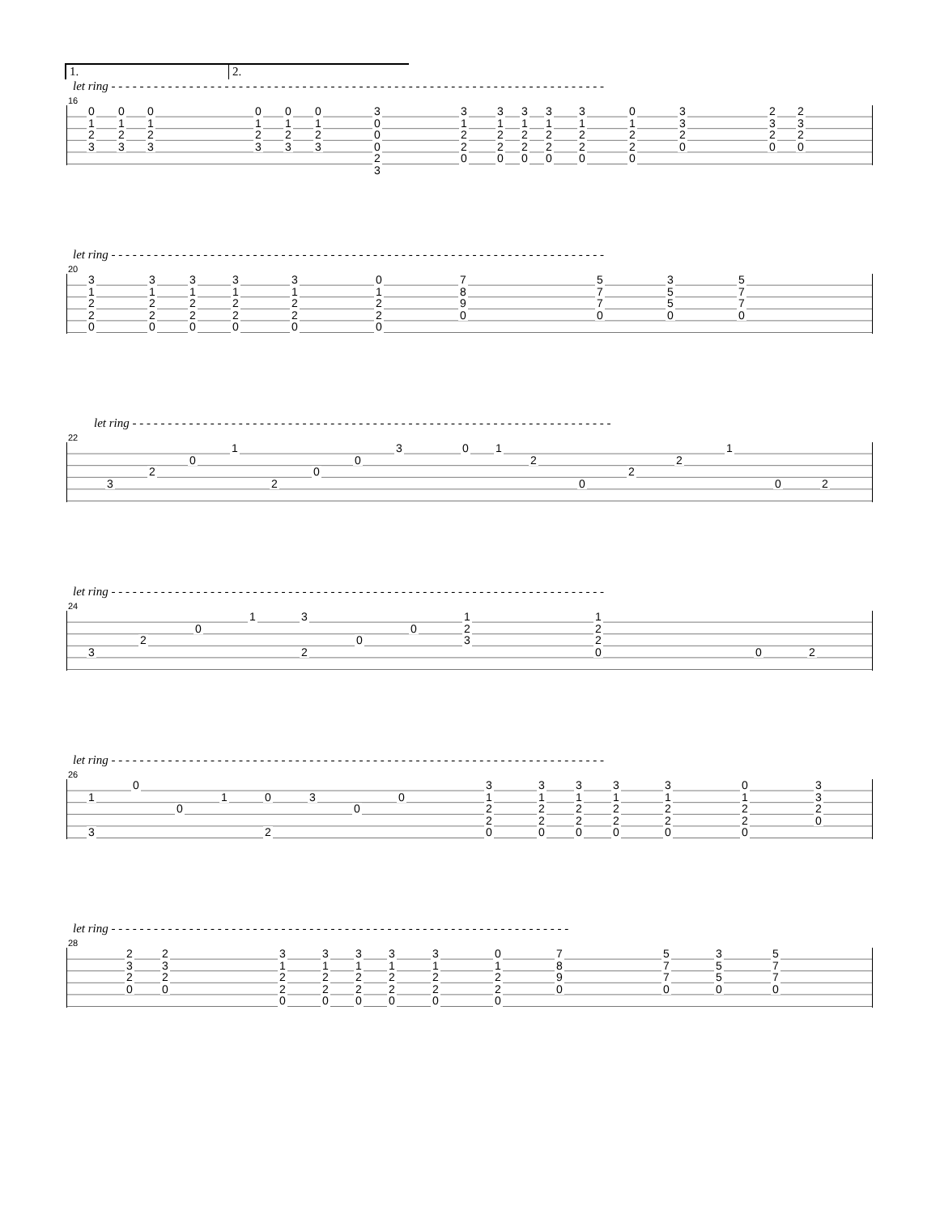1. 2.
let ring - - - - - - - - - - - - - - - - - - - - - - - - - - - - - - - - - - - - - - - - - - - - - - - - - - - - - - - - - - - - - - - - - - - - - -
16
0123
0123
0123
0123
0123
0123
300023
31220
31220
31220
31220
31220
01220
3320
2320
2320
let ring - - - - - - - - - - - - - - - - - - - - - - - - - - - - - - - - - - - - - - - - - - - - - - - - - - - - - - - - - - - - - - - - - - - - - -
20
31220
31220
31220
31220
31220
01220
7890
5770
3550
5770
let ring - - - - - - - - - - - - - - - - - - - - - - - - - - - - - - - - - - - - - - - - - - - - - - - - - - - - - - - - - - - - - - - - - - - -
22
3 2 0 1 2 0 0 3 0 1 2 0 2 2 1 0 2
let ring - - - - - - - - - - - - - - - - - - - - - - - - - - - - - - - - - - - - - - - - - - - - - - - - - - - - - - - - - - - - - - - - - - - - - -
24
3 2 0 1 3 2 0 0 123
1220
0 2
let ring - - - - - - - - - - - - - - - - - - - - - - - - - - - - - - - - - - - - - - - - - - - - - - - - - - - - - - - - - - - - - - - - - - - - - -
26
1
3
0 0 1 2 0 3 0 0 31220
31220
31220
31220
31220
01220
3320
let ring - - - - - - - - - - - - - - - - - - - - - - - - - - - - - - - - - - - - - - - - - - - - - - - - - - - - - - - - - - - - - - - - -
28
2320
2320
31220
31220
31220
31220
31220
01220
7890
5770
3550
5770